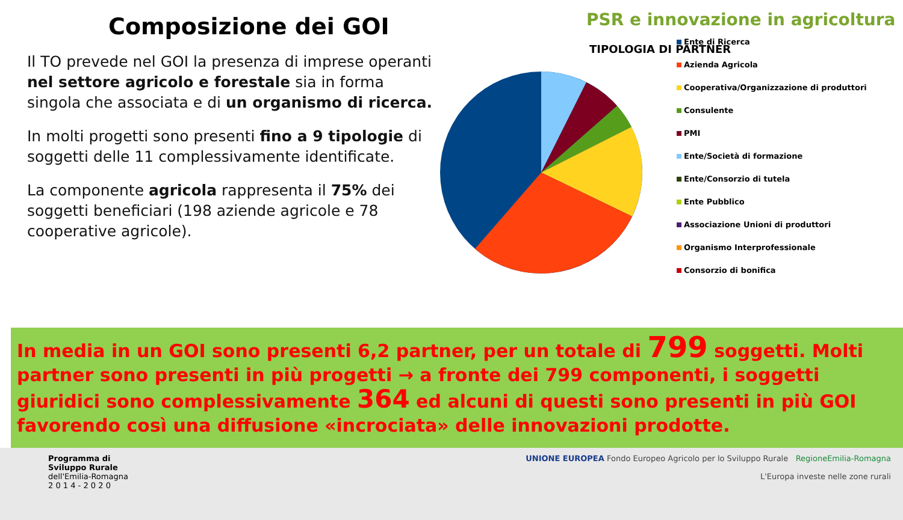Composizione dei GOI
Il TO prevede nel GOI la presenza di imprese operanti nel settore agricolo e forestale sia in forma singola che associata e di un organismo di ricerca.
In molti progetti sono presenti fino a 9 tipologie di soggetti delle 11 complessivamente identificate.
La componente agricola rappresenta il 75% dei soggetti beneficiari (198 aziende agricole e 78 cooperative agricole).
PSR e innovazione in agricoltura
TIPOLOGIA DI PARTNER
Ente di Ricerca
Azienda Agricola
Cooperativa/Organizzazione di produttori
Consulente
PMI
Ente/Società di formazione
Ente/Consorzio di tutela
Ente Pubblico
Associazione Unioni di produttori
Organismo Interprofessionale
Consorzio di bonifica
In media in un GOI sono presenti 6,2 partner, per un totale di 799 soggetti. Molti partner sono presenti in più progetti → a fronte dei 799 componenti, i soggetti giuridici sono complessivamente 364 ed alcuni di questi sono presenti in più GOI favorendo così una diffusione «incrociata» delle innovazioni prodotte.
Programma di
Sviluppo Rurale
dell'Emilia-Romagna
2 0 1 4 - 2 0 2 0
UNIONE EUROPEA Fondo Europeo Agricolo per lo Sviluppo Rurale RegioneEmilia-Romagna
L'Europa investe nelle zone rurali